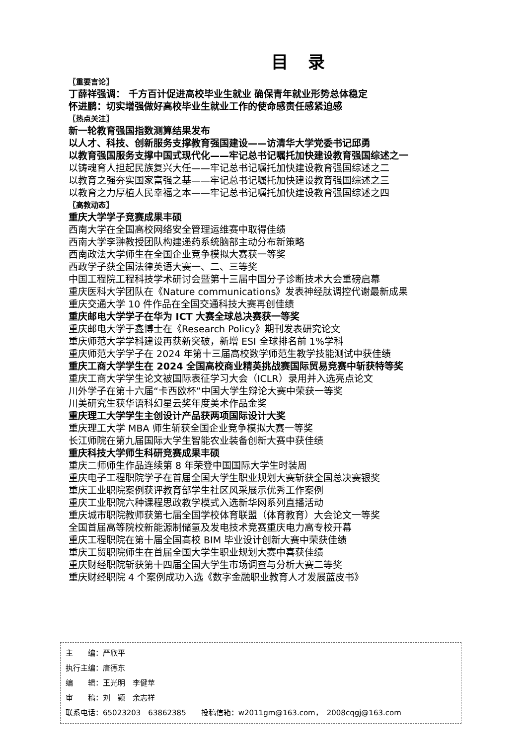目录
〖重要言论〗
丁薛祥强调： 千方百计促进高校毕业生就业 确保青年就业形势总体稳定
怀进鹏：切实增强做好高校毕业生就业工作的使命感责任感紧迫感
〖热点关注〗
新一轮教育强国指数测算结果发布
以人才、科技、创新服务支撑教育强国建设——访清华大学党委书记邱勇
以教育强国服务支撑中国式现代化——牢记总书记嘱托加快建设教育强国综述之一
以铸魂育人担起民族复兴大任——牢记总书记嘱托加快建设教育强国综述之二
以教育之强夯实国家富强之基——牢记总书记嘱托加快建设教育强国综述之三
以教育之力厚植人民幸福之本——牢记总书记嘱托加快建设教育强国综述之四
〖高教动态〗
重庆大学学子竞赛成果丰硕
西南大学在全国高校网络安全管理运维赛中取得佳绩
西南大学李翀教授团队构建递药系统脑部主动分布新策略
西南政法大学师生在全国企业竞争模拟大赛获一等奖
西政学子获全国法律英语大赛一、二、三等奖
中国工程院工程科技学术研讨会暨第十三届中国分子诊断技术大会重磅启幕
重庆医科大学团队在《Nature communications》发表神经肽调控代谢最新成果
重庆交通大学 10 件作品在全国交通科技大赛再创佳绩
重庆邮电大学学子在华为 ICT 大赛全球总决赛获一等奖
重庆邮电大学于鑫博士在《Research Policy》期刊发表研究论文
重庆师范大学学科建设再获新突破，新增 ESI 全球排名前 1%学科
重庆师范大学学子在 2024 年第十三届高校数学师范生教学技能测试中获佳绩
重庆工商大学学生在 2024 全国高校商业精英挑战赛国际贸易竞赛中斩获特等奖
重庆工商大学学生论文被国际表征学习大会（ICLR）录用并入选亮点论文
川外学子在第十六届“卡西欧杯”中国大学生辩论大赛中荣获一等奖
川美研究生获华语科幻星云奖年度美术作品金奖
重庆理工大学学生主创设计产品获两项国际设计大奖
重庆理工大学 MBA 师生斩获全国企业竞争模拟大赛一等奖
长江师院在第九届国际大学生智能农业装备创新大赛中获佳绩
重庆科技大学师生科研竞赛成果丰硕
重庆二师师生作品连续第 8 年荣登中国国际大学生时装周
重庆电子工程职院学子在首届全国大学生职业规划大赛斩获全国总决赛银奖
重庆工业职院案例获评教育部学生社区风采展示优秀工作案例
重庆工业职院六种课程思政教学模式入选新华网系列直播活动
重庆城市职院教师获第七届全国学校体育联盟（体育教育）大会论文一等奖
全国首届高等院校新能源制储氢及发电技术竞赛重庆电力高专校开幕
重庆工程职院在第十届全国高校 BIM 毕业设计创新大赛中荣获佳绩
重庆工贸职院师生在首届全国大学生职业规划大赛中喜获佳绩
重庆财经职院斩获第十四届全国大学生市场调查与分析大赛二等奖
重庆财经职院 4 个案例成功入选《数字金融职业教育人才发展蓝皮书》
主　　编：严欣平
执行主编：唐德东
编　　辑：王光明　李健苹
审　　稿：刘　颖　余志祥
联系电话：65023203　63862385　　投稿信箱：w2011gm@163.com，　2008cqgj@163.com